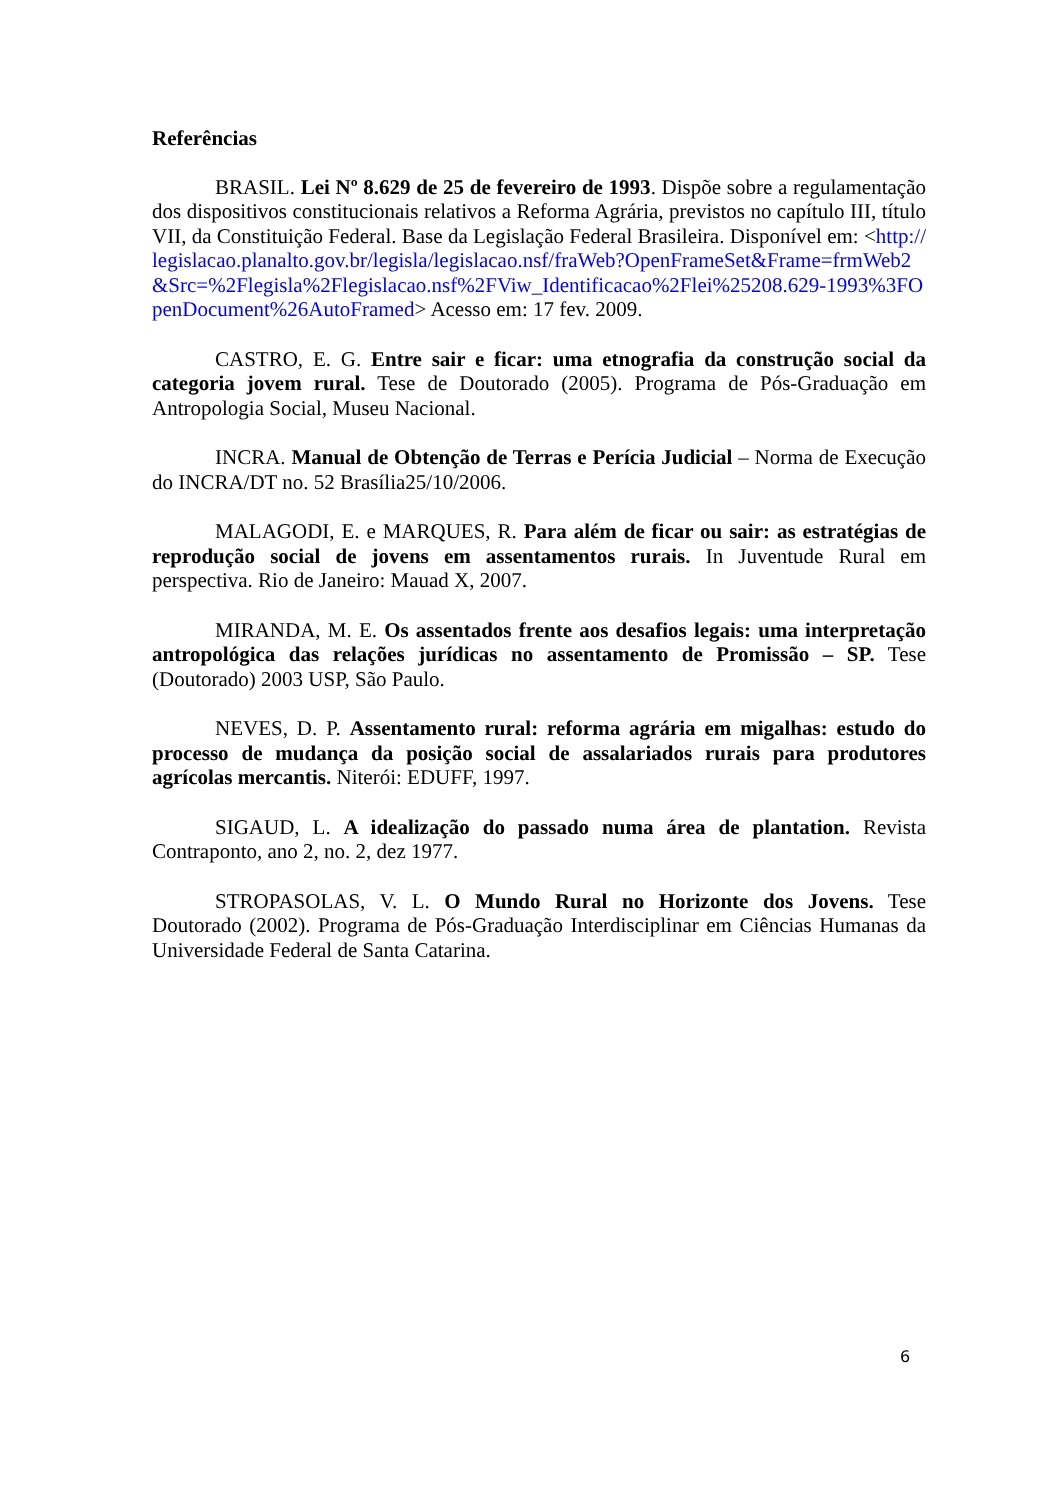Referências
BRASIL. Lei Nº 8.629 de 25 de fevereiro de 1993. Dispõe sobre a regulamentação dos dispositivos constitucionais relativos a Reforma Agrária, previstos no capítulo III, título VII, da Constituição Federal. Base da Legislação Federal Brasileira. Disponível em: <http://legislacao.planalto.gov.br/legisla/legislacao.nsf/fraWeb?OpenFrameSet&Frame=frmWeb2&Src=%2Flegisla%2Flegislacao.nsf%2FViw_Identificacao%2Flei%25208.629-1993%3FOpenDocument%26AutoFramed> Acesso em: 17 fev. 2009.
CASTRO, E. G. Entre sair e ficar: uma etnografia da construção social da categoria jovem rural. Tese de Doutorado (2005). Programa de Pós-Graduação em Antropologia Social, Museu Nacional.
INCRA. Manual de Obtenção de Terras e Perícia Judicial – Norma de Execução do INCRA/DT no. 52 Brasília25/10/2006.
MALAGODI, E. e MARQUES, R. Para além de ficar ou sair: as estratégias de reprodução social de jovens em assentamentos rurais. In Juventude Rural em perspectiva. Rio de Janeiro: Mauad X, 2007.
MIRANDA, M. E. Os assentados frente aos desafios legais: uma interpretação antropológica das relações jurídicas no assentamento de Promissão – SP. Tese (Doutorado) 2003 USP, São Paulo.
NEVES, D. P. Assentamento rural: reforma agrária em migalhas: estudo do processo de mudança da posição social de assalariados rurais para produtores agrícolas mercantis. Niterói: EDUFF, 1997.
SIGAUD, L. A idealização do passado numa área de plantation. Revista Contraponto, ano 2, no. 2, dez 1977.
STROPASOLAS, V. L. O Mundo Rural no Horizonte dos Jovens. Tese Doutorado (2002). Programa de Pós-Graduação Interdisciplinar em Ciências Humanas da Universidade Federal de Santa Catarina.
6